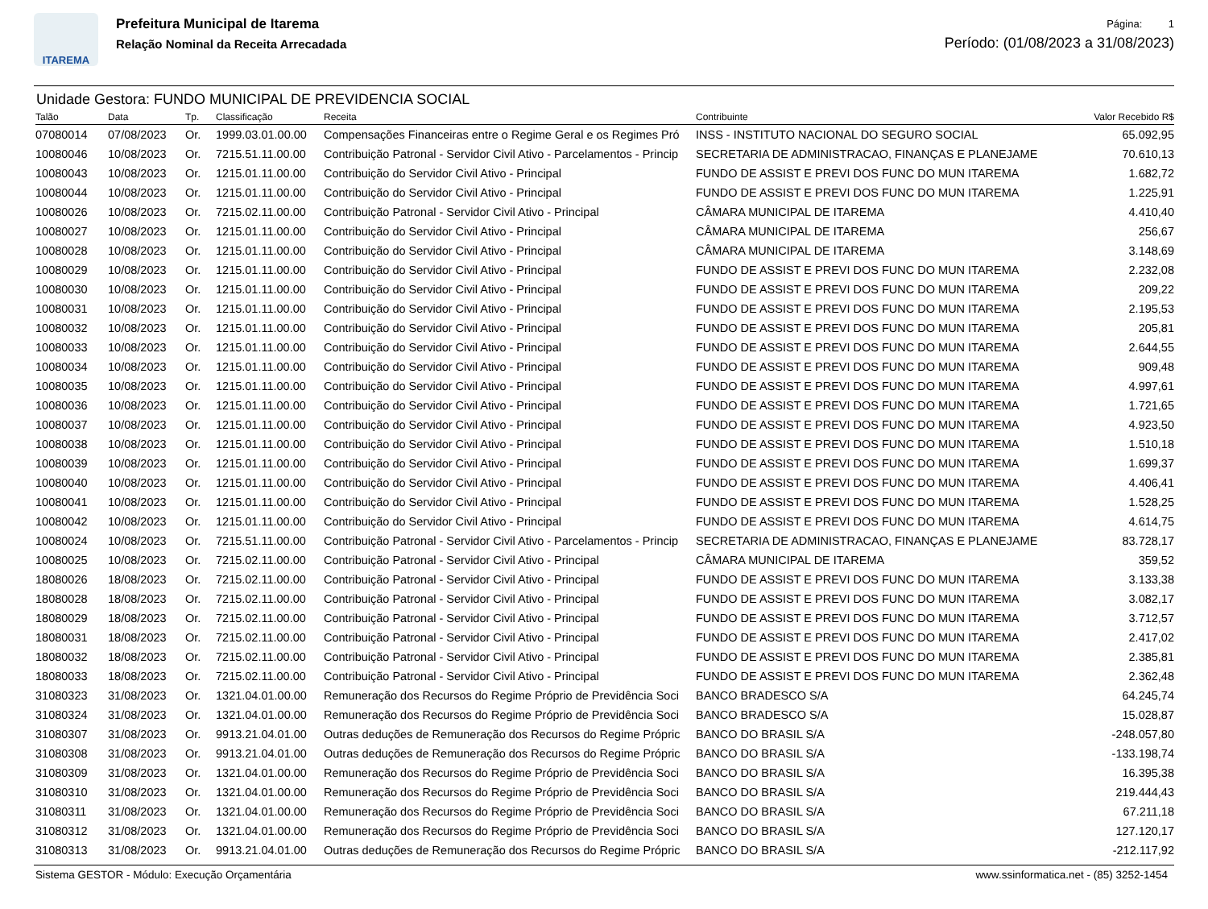ITAREMA
Prefeitura Municipal de Itarema
Relação Nominal da Receita Arrecadada
Página: 1
Período: (01/08/2023 a 31/08/2023)
Unidade Gestora: FUNDO MUNICIPAL DE PREVIDENCIA SOCIAL
| Talão | Data | Tp. | Classificação | Receita | Contribuinte | Valor Recebido R$ |
| --- | --- | --- | --- | --- | --- | --- |
| 07080014 | 07/08/2023 | Or. | 1999.03.01.00.00 | Compensações Financeiras entre o Regime Geral e os Regimes Pró | INSS - INSTITUTO NACIONAL DO SEGURO SOCIAL | 65.092,95 |
| 10080046 | 10/08/2023 | Or. | 7215.51.11.00.00 | Contribuição Patronal - Servidor Civil Ativo - Parcelamentos - Princip | SECRETARIA DE ADMINISTRACAO, FINANÇAS E PLANEJAME | 70.610,13 |
| 10080043 | 10/08/2023 | Or. | 1215.01.11.00.00 | Contribuição do Servidor Civil Ativo - Principal | FUNDO DE ASSIST E PREVI DOS FUNC DO MUN ITAREMA | 1.682,72 |
| 10080044 | 10/08/2023 | Or. | 1215.01.11.00.00 | Contribuição do Servidor Civil Ativo - Principal | FUNDO DE ASSIST E PREVI DOS FUNC DO MUN ITAREMA | 1.225,91 |
| 10080026 | 10/08/2023 | Or. | 7215.02.11.00.00 | Contribuição Patronal - Servidor Civil Ativo - Principal | CÂMARA MUNICIPAL DE ITAREMA | 4.410,40 |
| 10080027 | 10/08/2023 | Or. | 1215.01.11.00.00 | Contribuição do Servidor Civil Ativo - Principal | CÂMARA MUNICIPAL DE ITAREMA | 256,67 |
| 10080028 | 10/08/2023 | Or. | 1215.01.11.00.00 | Contribuição do Servidor Civil Ativo - Principal | CÂMARA MUNICIPAL DE ITAREMA | 3.148,69 |
| 10080029 | 10/08/2023 | Or. | 1215.01.11.00.00 | Contribuição do Servidor Civil Ativo - Principal | FUNDO DE ASSIST E PREVI DOS FUNC DO MUN ITAREMA | 2.232,08 |
| 10080030 | 10/08/2023 | Or. | 1215.01.11.00.00 | Contribuição do Servidor Civil Ativo - Principal | FUNDO DE ASSIST E PREVI DOS FUNC DO MUN ITAREMA | 209,22 |
| 10080031 | 10/08/2023 | Or. | 1215.01.11.00.00 | Contribuição do Servidor Civil Ativo - Principal | FUNDO DE ASSIST E PREVI DOS FUNC DO MUN ITAREMA | 2.195,53 |
| 10080032 | 10/08/2023 | Or. | 1215.01.11.00.00 | Contribuição do Servidor Civil Ativo - Principal | FUNDO DE ASSIST E PREVI DOS FUNC DO MUN ITAREMA | 205,81 |
| 10080033 | 10/08/2023 | Or. | 1215.01.11.00.00 | Contribuição do Servidor Civil Ativo - Principal | FUNDO DE ASSIST E PREVI DOS FUNC DO MUN ITAREMA | 2.644,55 |
| 10080034 | 10/08/2023 | Or. | 1215.01.11.00.00 | Contribuição do Servidor Civil Ativo - Principal | FUNDO DE ASSIST E PREVI DOS FUNC DO MUN ITAREMA | 909,48 |
| 10080035 | 10/08/2023 | Or. | 1215.01.11.00.00 | Contribuição do Servidor Civil Ativo - Principal | FUNDO DE ASSIST E PREVI DOS FUNC DO MUN ITAREMA | 4.997,61 |
| 10080036 | 10/08/2023 | Or. | 1215.01.11.00.00 | Contribuição do Servidor Civil Ativo - Principal | FUNDO DE ASSIST E PREVI DOS FUNC DO MUN ITAREMA | 1.721,65 |
| 10080037 | 10/08/2023 | Or. | 1215.01.11.00.00 | Contribuição do Servidor Civil Ativo - Principal | FUNDO DE ASSIST E PREVI DOS FUNC DO MUN ITAREMA | 4.923,50 |
| 10080038 | 10/08/2023 | Or. | 1215.01.11.00.00 | Contribuição do Servidor Civil Ativo - Principal | FUNDO DE ASSIST E PREVI DOS FUNC DO MUN ITAREMA | 1.510,18 |
| 10080039 | 10/08/2023 | Or. | 1215.01.11.00.00 | Contribuição do Servidor Civil Ativo - Principal | FUNDO DE ASSIST E PREVI DOS FUNC DO MUN ITAREMA | 1.699,37 |
| 10080040 | 10/08/2023 | Or. | 1215.01.11.00.00 | Contribuição do Servidor Civil Ativo - Principal | FUNDO DE ASSIST E PREVI DOS FUNC DO MUN ITAREMA | 4.406,41 |
| 10080041 | 10/08/2023 | Or. | 1215.01.11.00.00 | Contribuição do Servidor Civil Ativo - Principal | FUNDO DE ASSIST E PREVI DOS FUNC DO MUN ITAREMA | 1.528,25 |
| 10080042 | 10/08/2023 | Or. | 1215.01.11.00.00 | Contribuição do Servidor Civil Ativo - Principal | FUNDO DE ASSIST E PREVI DOS FUNC DO MUN ITAREMA | 4.614,75 |
| 10080024 | 10/08/2023 | Or. | 7215.51.11.00.00 | Contribuição Patronal - Servidor Civil Ativo - Parcelamentos - Princip | SECRETARIA DE ADMINISTRACAO, FINANÇAS E PLANEJAME | 83.728,17 |
| 10080025 | 10/08/2023 | Or. | 7215.02.11.00.00 | Contribuição Patronal - Servidor Civil Ativo - Principal | CÂMARA MUNICIPAL DE ITAREMA | 359,52 |
| 18080026 | 18/08/2023 | Or. | 7215.02.11.00.00 | Contribuição Patronal - Servidor Civil Ativo - Principal | FUNDO DE ASSIST E PREVI DOS FUNC DO MUN ITAREMA | 3.133,38 |
| 18080028 | 18/08/2023 | Or. | 7215.02.11.00.00 | Contribuição Patronal - Servidor Civil Ativo - Principal | FUNDO DE ASSIST E PREVI DOS FUNC DO MUN ITAREMA | 3.082,17 |
| 18080029 | 18/08/2023 | Or. | 7215.02.11.00.00 | Contribuição Patronal - Servidor Civil Ativo - Principal | FUNDO DE ASSIST E PREVI DOS FUNC DO MUN ITAREMA | 3.712,57 |
| 18080031 | 18/08/2023 | Or. | 7215.02.11.00.00 | Contribuição Patronal - Servidor Civil Ativo - Principal | FUNDO DE ASSIST E PREVI DOS FUNC DO MUN ITAREMA | 2.417,02 |
| 18080032 | 18/08/2023 | Or. | 7215.02.11.00.00 | Contribuição Patronal - Servidor Civil Ativo - Principal | FUNDO DE ASSIST E PREVI DOS FUNC DO MUN ITAREMA | 2.385,81 |
| 18080033 | 18/08/2023 | Or. | 7215.02.11.00.00 | Contribuição Patronal - Servidor Civil Ativo - Principal | FUNDO DE ASSIST E PREVI DOS FUNC DO MUN ITAREMA | 2.362,48 |
| 31080323 | 31/08/2023 | Or. | 1321.04.01.00.00 | Remuneração dos Recursos do Regime Próprio de Previdência Soci | BANCO BRADESCO S/A | 64.245,74 |
| 31080324 | 31/08/2023 | Or. | 1321.04.01.00.00 | Remuneração dos Recursos do Regime Próprio de Previdência Soci | BANCO BRADESCO S/A | 15.028,87 |
| 31080307 | 31/08/2023 | Or. | 9913.21.04.01.00 | Outras deduções de Remuneração dos Recursos do Regime Própric | BANCO DO BRASIL S/A | -248.057,80 |
| 31080308 | 31/08/2023 | Or. | 9913.21.04.01.00 | Outras deduções de Remuneração dos Recursos do Regime Própric | BANCO DO BRASIL S/A | -133.198,74 |
| 31080309 | 31/08/2023 | Or. | 1321.04.01.00.00 | Remuneração dos Recursos do Regime Próprio de Previdência Soci | BANCO DO BRASIL S/A | 16.395,38 |
| 31080310 | 31/08/2023 | Or. | 1321.04.01.00.00 | Remuneração dos Recursos do Regime Próprio de Previdência Soci | BANCO DO BRASIL S/A | 219.444,43 |
| 31080311 | 31/08/2023 | Or. | 1321.04.01.00.00 | Remuneração dos Recursos do Regime Próprio de Previdência Soci | BANCO DO BRASIL S/A | 67.211,18 |
| 31080312 | 31/08/2023 | Or. | 1321.04.01.00.00 | Remuneração dos Recursos do Regime Próprio de Previdência Soci | BANCO DO BRASIL S/A | 127.120,17 |
| 31080313 | 31/08/2023 | Or. | 9913.21.04.01.00 | Outras deduções de Remuneração dos Recursos do Regime Própric | BANCO DO BRASIL S/A | -212.117,92 |
Sistema GESTOR - Módulo: Execução Orçamentária www.ssinformatica.net - (85) 3252-1454